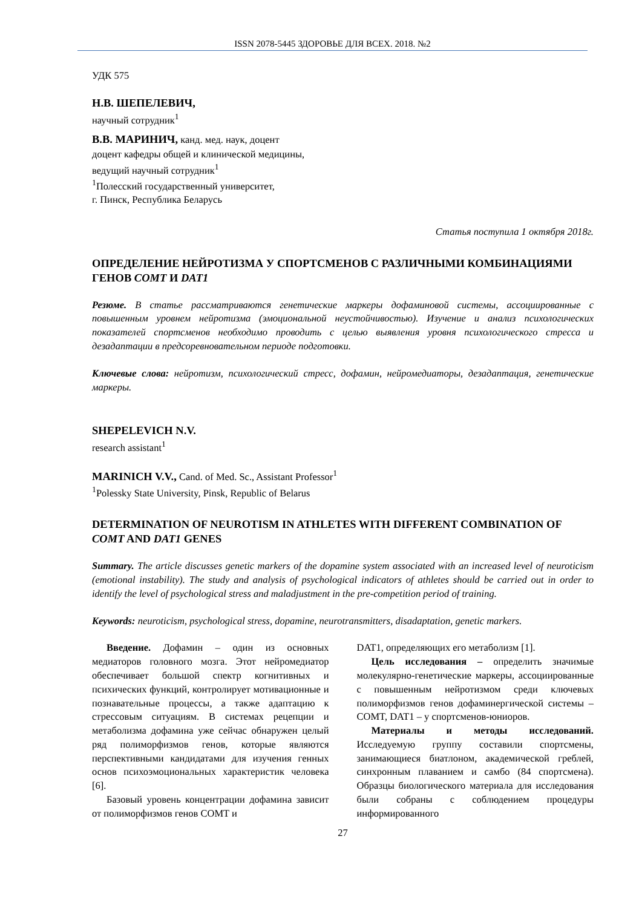ISSN 2078-5445 ЗДОРОВЬЕ ДЛЯ ВСЕХ. 2018. №2
УДК 575
Н.В. ШЕПЕЛЕВИЧ,
научный сотрудник<sup>1</sup>
В.В. МАРИНИЧ, канд. мед. наук, доцент
доцент кафедры общей и клинической медицины,
ведущий научный сотрудник<sup>1</sup>
<sup>1</sup> Полесский государственный университет,
г. Пинск, Республика Беларусь
Статья поступила 1 октября 2018г.
ОПРЕДЕЛЕНИЕ НЕЙРОТИЗМА У СПОРТСМЕНОВ С РАЗЛИЧНЫМИ КОМБИНАЦИЯМИ ГЕНОВ COMT И DAT1
Резюме. В статье рассматриваются генетические маркеры дофаминовой системы, ассоциированные с повышенным уровнем нейротизма (эмоциональной неустойчивостью). Изучение и анализ психологических показателей спортсменов необходимо проводить с целью выявления уровня психологического стресса и дезадаптации в предсоревновательном периоде подготовки.
Ключевые слова: нейротизм, психологический стресс, дофамин, нейромедиаторы, дезадаптация, генетические маркеры.
SHEPELEVICH N.V.
research assistant<sup>1</sup>
MARINICH V.V., Cand. of Med. Sc., Assistant Professor<sup>1</sup>
<sup>1</sup> Polessky State University, Pinsk, Republic of Belarus
DETERMINATION OF NEUROTISM IN ATHLETES WITH DIFFERENT COMBINATION OF COMT AND DAT1 GENES
Summary. The article discusses genetic markers of the dopamine system associated with an increased level of neuroticism (emotional instability). The study and analysis of psychological indicators of athletes should be carried out in order to identify the level of psychological stress and maladjustment in the pre-competition period of training.
Keywords: neuroticism, psychological stress, dopamine, neurotransmitters, disadaptation, genetic markers.
Введение. Дофамин – один из основных медиаторов головного мозга. Этот нейромедиатор обеспечивает большой спектр когнитивных и психических функций, контролирует мотивационные и познавательные процессы, а также адаптацию к стрессовым ситуациям. В системах рецепции и метаболизма дофамина уже сейчас обнаружен целый ряд полиморфизмов генов, которые являются перспективными кандидатами для изучения генных основ психоэмоциональных характеристик человека [6].
Базовый уровень концентрации дофамина зависит от полиморфизмов генов COMT и
DAT1, определяющих его метаболизм [1].
Цель исследования – определить значимые молекулярно-генетические маркеры, ассоциированные с повышенным нейротизмом среди ключевых полиморфизмов генов дофаминергической системы – COMT, DAT1 – у спортсменов-юниоров.
Материалы и методы исследований. Исследуемую группу составили спортсмены, занимающиеся биатлоном, академической греблей, синхронным плаванием и самбо (84 спортсмена). Образцы биологического материала для исследования были собраны с соблюдением процедуры информированного
27